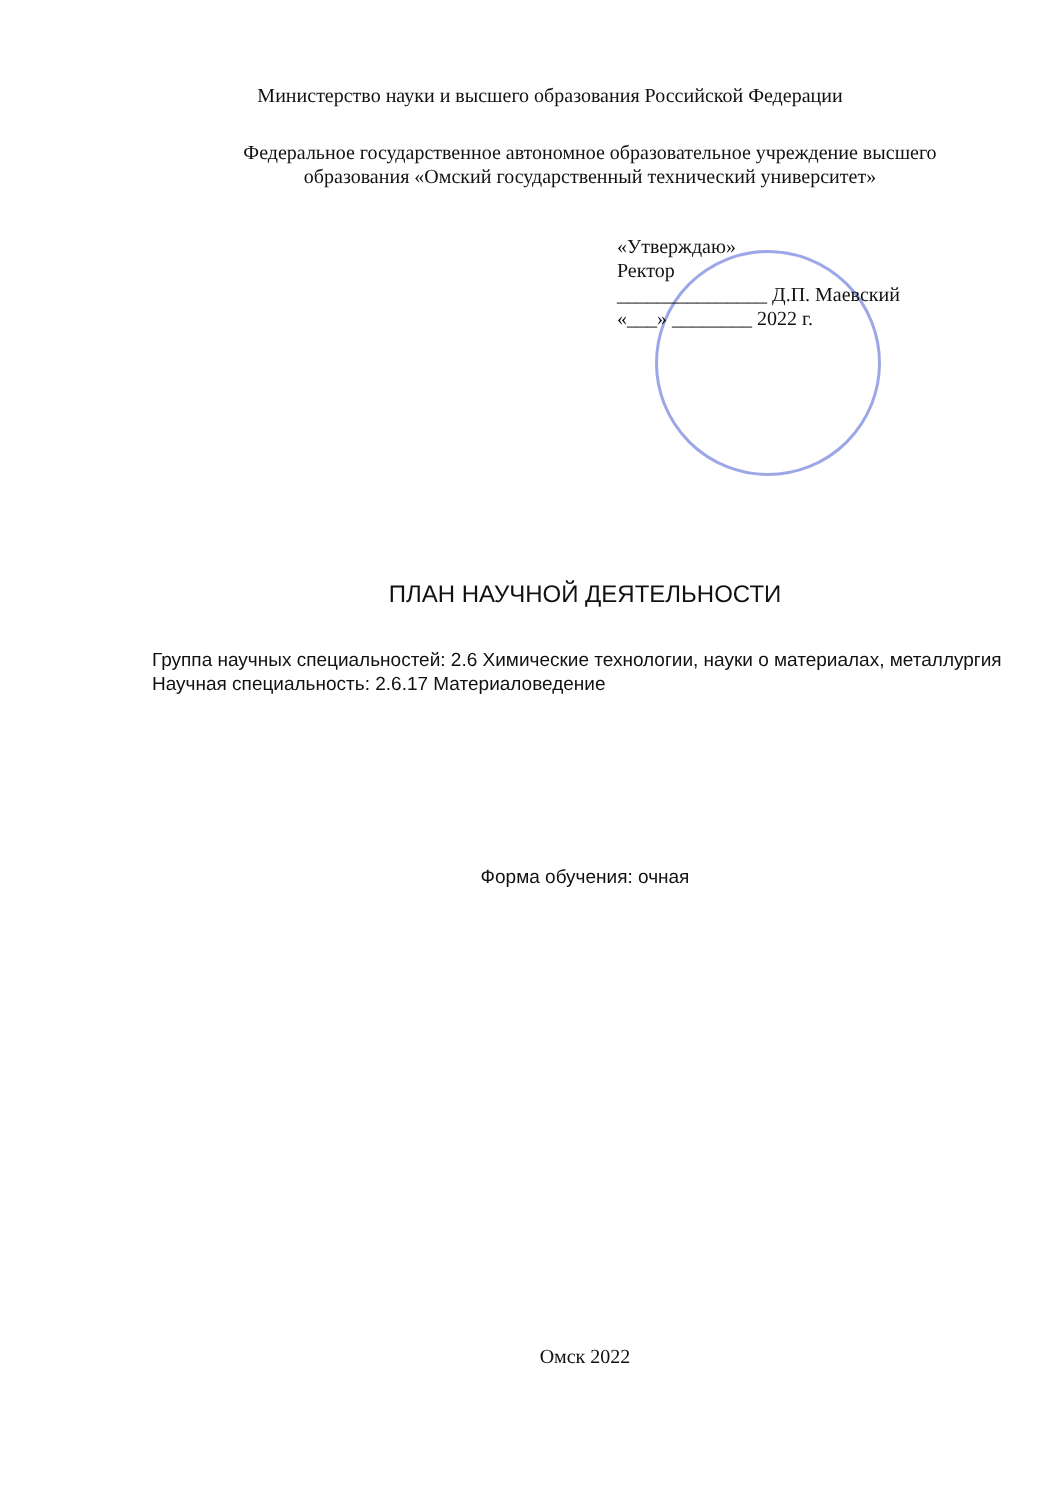Министерство науки и высшего образования Российской Федерации
Федеральное государственное автономное образовательное учреждение высшего
образования «Омский государственный технический университет»
«Утверждаю»
Ректор
_______________ Д.П. Маевский
«___» ________ 2022 г.
ПЛАН НАУЧНОЙ ДЕЯТЕЛЬНОСТИ
Группа научных специальностей: 2.6 Химические технологии, науки о материалах, металлургия
Научная специальность: 2.6.17 Материаловедение
Форма обучения: очная
Омск 2022